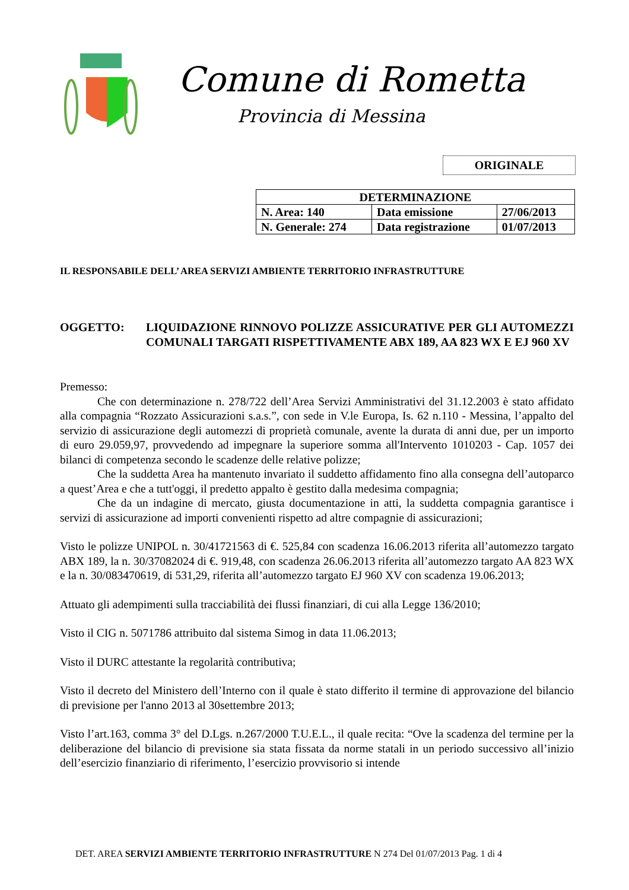Comune di Rometta
Provincia di Messina
ORIGINALE
| DETERMINAZIONE | | |
| --- | --- | --- |
| N. Area: 140 | Data emissione | 27/06/2013 |
| N. Generale: 274 | Data registrazione | 01/07/2013 |
IL RESPONSABILE DELL’ AREA SERVIZI AMBIENTE TERRITORIO INFRASTRUTTURE
OGGETTO: LIQUIDAZIONE RINNOVO POLIZZE ASSICURATIVE PER GLI AUTOMEZZI COMUNALI TARGATI RISPETTIVAMENTE ABX 189, AA 823 WX E EJ 960 XV
Premesso:
Che con determinazione n. 278/722 dell’Area Servizi Amministrativi del 31.12.2003 è stato affidato alla compagnia “Rozzato Assicurazioni s.a.s.”, con sede in V.le Europa, Is. 62 n.110 - Messina, l’appalto del servizio di assicurazione degli automezzi di proprietà comunale, avente la durata di anni due, per un importo di euro 29.059,97, provvedendo ad impegnare la superiore somma all'Intervento 1010203 - Cap. 1057 dei bilanci di competenza secondo le scadenze delle relative polizze;
Che la suddetta Area ha mantenuto invariato il suddetto affidamento fino alla consegna dell’autoparco a quest’Area e che a tutt'oggi, il predetto appalto è gestito dalla medesima compagnia;
Che da un indagine di mercato, giusta documentazione in atti, la suddetta compagnia garantisce i servizi di assicurazione ad importi convenienti rispetto ad altre compagnie di assicurazioni;
Visto le polizze UNIPOL n. 30/41721563 di €. 525,84 con scadenza 16.06.2013 riferita all’automezzo targato ABX 189, la n. 30/37082024 di €. 919,48, con scadenza 26.06.2013 riferita all’automezzo targato AA 823 WX e la n. 30/083470619, di 531,29, riferita all’automezzo targato EJ 960 XV con scadenza 19.06.2013;
Attuato gli adempimenti sulla tracciabilità dei flussi finanziari, di cui alla Legge 136/2010;
Visto il CIG n. 5071786 attribuito dal sistema Simog in data 11.06.2013;
Visto il DURC attestante la regolarità contributiva;
Visto il decreto del Ministero dell’Interno con il quale è stato differito il termine di approvazione del bilancio di previsione per l'anno 2013 al 30settembre 2013;
Visto l’art.163, comma 3° del D.Lgs. n.267/2000 T.U.E.L., il quale recita: “Ove la scadenza del termine per la deliberazione del bilancio di previsione sia stata fissata da norme statali in un periodo successivo all’inizio dell’esercizio finanziario di riferimento, l’esercizio provvisorio si intende
DET. AREA SERVIZI AMBIENTE TERRITORIO INFRASTRUTTURE N 274 Del 01/07/2013 Pag. 1 di 4